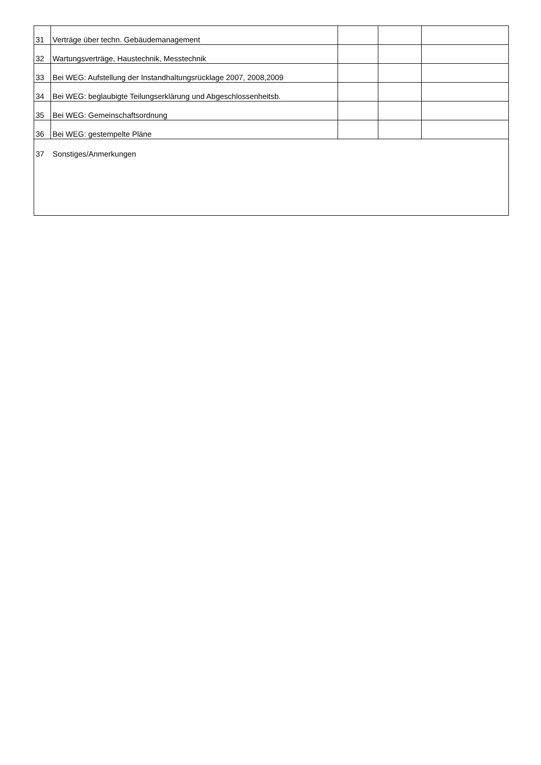| 31 | Verträge über techn. Gebäudemanagement | | | |
| 32 | Wartungsverträge, Haustechnik, Messtechnik | | | |
| 33 | Bei WEG: Aufstellung der Instandhaltungsrücklage 2007, 2008,2009 | | | |
| 34 | Bei WEG: beglaubigte Teilungserklärung und Abgeschlossenheitsb. | | | |
| 35 | Bei WEG: Gemeinschaftsordnung | | | |
| 36 | Bei WEG: gestempelte Pläne | | | |
| 37 Sonstiges/Anmerkungen | | | | |